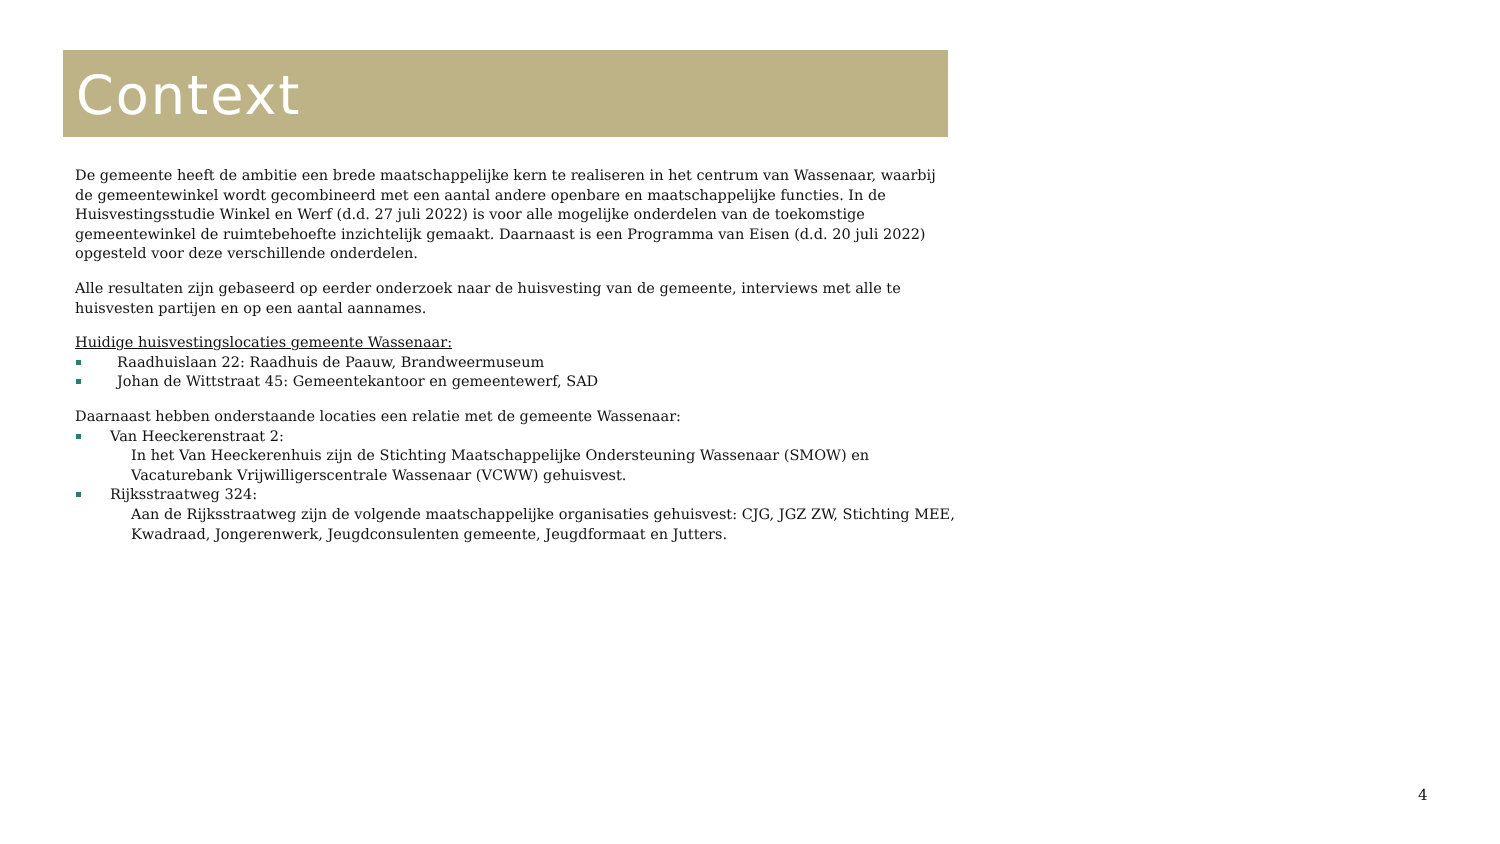Context
De gemeente heeft de ambitie een brede maatschappelijke kern te realiseren in het centrum van Wassenaar, waarbij de gemeentewinkel wordt gecombineerd met een aantal andere openbare en maatschappelijke functies. In de Huisvestingsstudie Winkel en Werf (d.d. 27 juli 2022) is voor alle mogelijke onderdelen van de toekomstige gemeentewinkel de ruimtebehoefte inzichtelijk gemaakt. Daarnaast is een Programma van Eisen (d.d. 20 juli 2022) opgesteld voor deze verschillende onderdelen.
Alle resultaten zijn gebaseerd op eerder onderzoek naar de huisvesting van de gemeente, interviews met alle te huisvesten partijen en op een aantal aannames.
Huidige huisvestingslocaties gemeente Wassenaar:
Raadhuislaan 22: Raadhuis de Paauw, Brandweermuseum
Johan de Wittstraat 45: Gemeentekantoor en gemeentewerf, SAD
Daarnaast hebben onderstaande locaties een relatie met de gemeente Wassenaar:
Van Heeckerenstraat 2:
In het Van Heeckerenhuis zijn de Stichting Maatschappelijke Ondersteuning Wassenaar (SMOW) en Vacaturebank Vrijwilligerscentrale Wassenaar (VCWW) gehuisvest.
Rijksstraatweg 324:
Aan de Rijksstraatweg zijn de volgende maatschappelijke organisaties gehuisvest: CJG, JGZ ZW, Stichting MEE, Kwadraad, Jongerenwerk, Jeugdconsulenten gemeente, Jeugdformaat en Jutters.
4